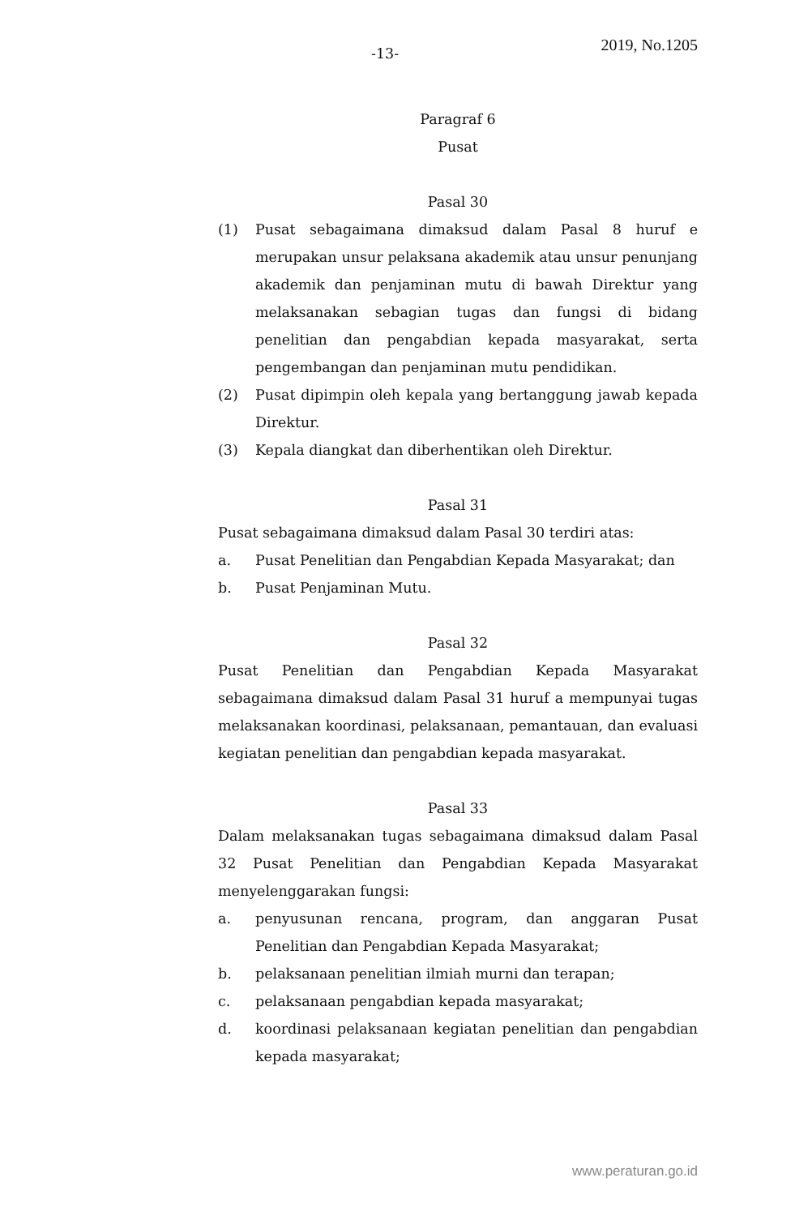-13- 2019, No.1205
Paragraf 6
Pusat
Pasal 30
(1) Pusat sebagaimana dimaksud dalam Pasal 8 huruf e merupakan unsur pelaksana akademik atau unsur penunjang akademik dan penjaminan mutu di bawah Direktur yang melaksanakan sebagian tugas dan fungsi di bidang penelitian dan pengabdian kepada masyarakat, serta pengembangan dan penjaminan mutu pendidikan.
(2) Pusat dipimpin oleh kepala yang bertanggung jawab kepada Direktur.
(3) Kepala diangkat dan diberhentikan oleh Direktur.
Pasal 31
Pusat sebagaimana dimaksud dalam Pasal 30 terdiri atas:
a. Pusat Penelitian dan Pengabdian Kepada Masyarakat; dan
b. Pusat Penjaminan Mutu.
Pasal 32
Pusat Penelitian dan Pengabdian Kepada Masyarakat sebagaimana dimaksud dalam Pasal 31 huruf a mempunyai tugas melaksanakan koordinasi, pelaksanaan, pemantauan, dan evaluasi kegiatan penelitian dan pengabdian kepada masyarakat.
Pasal 33
Dalam melaksanakan tugas sebagaimana dimaksud dalam Pasal 32 Pusat Penelitian dan Pengabdian Kepada Masyarakat menyelenggarakan fungsi:
a. penyusunan rencana, program, dan anggaran Pusat Penelitian dan Pengabdian Kepada Masyarakat;
b. pelaksanaan penelitian ilmiah murni dan terapan;
c. pelaksanaan pengabdian kepada masyarakat;
d. koordinasi pelaksanaan kegiatan penelitian dan pengabdian kepada masyarakat;
www.peraturan.go.id